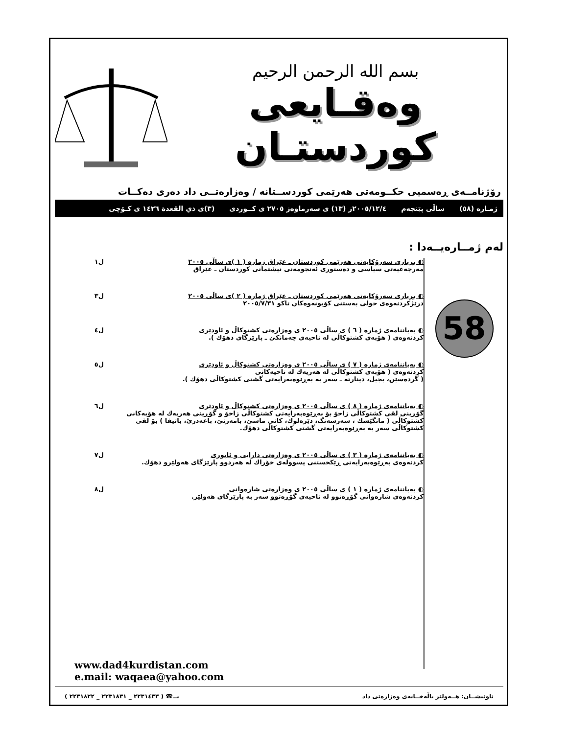بسم الله الرحمن الرحيم
وەقـايعى كوردستـان
رۆژنامــەی ڕەسمیی حكــومەتی هەرێمی كوردســتانە / وەزارەتــی داد دەری دەكــات
ژمـارە (٥٨) ساڵی پێنجەم ٢٠٠٥/١٢/٤ز (١٣) ی سەرماوەز ٢٧٠٥ ی كــوردی (٣)ی ذي القعدة ١٤٢٦ ی كـۆچی
لەم ژمــارەیــەدا :
58
◐ بڕیاری سەرۆكایەتی هەرێمی كوردستان ـ عێراق ژمارە ( ١ )ی ساڵی ٢٠٠٥
مەرجەعیەتی سیاسی و دەستوری ئەنجومەنی نیشتمانی كوردستان ـ عێراق
ل١
◐ بڕیاری سەرۆكایەتی هەرێمی كوردستان ـ عێراق ژمارە ( ٢ )ی ساڵی ٢٠٠٥
درێژكردنەوەی خولی بەستنی كۆبونەوەكان تاكو ٢٠٠٥/٧/٣١
ل٣
◐ بەیاننامەی ژمارە ( ٦ ) ی ساڵی ٢٠٠٥ ی وەزارەتی كشتوكاڵ و ئاودێری
كردنەوەی ( هۆبەی كشتوكاڵی لە ناحیەی چەمانكێ ـ پارێزگای دهۆك ).
ل٤
◐ بەیاننامەی ژمارە ( ٧ ) ی ساڵی ٢٠٠٥ ی وەزارەتی كشتوكاڵ و ئاودێری
كردنەوەی ( هۆبەی كشتوكاڵی لە هەریەك لە ناحیەكانی
( گردەسێن، بجیل، دینارتە ـ سەر بە بەڕێوەبەرایەتی گشتی كشتوكاڵی دهۆك ).
ل٥
◐ بەیاننامەی ژمارە ( ٨ ) ی ساڵی ٢٠٠٥ ی وەزارەتی كشتوكاڵ و ئاودێری
گۆڕینی لقی كشتوكاڵی زاخۆ بۆ بەڕێوەبەرایەتی كشتوكاڵی زاخۆ و گۆڕینی هەریەك لە هۆبەكانی كشتوكاڵی ( مانگێشك ، سەرسەنگ، دێرەلوك، كانی ماسێ، بامەرنێ، باعەدرێ، باتیفا ) بۆ لقی كشتوكاڵی سەر بە بەڕێوەبەرایەتی گشتی كشتوكاڵی دهۆك.
ل٦
◐ بەیاننامەی ژمارە ( ٣ ) ی ساڵی ٢٠٠٥ ی وەزارەتی دارایی و ئابوری
كردنەوەی بەڕێوەبەرایەتی ڕێكخستنی پسوولەی خۆراك لە هەردوو پارێزگای هەولێرو دهۆك.
ل٧
◐ بەیاننامەی ژمارە ( ١ ) ی ساڵی ٢٠٠٥ ی وەزارەتی شارەوانی
كردنەوەی شارەوانی گۆڕەتوو لە ناحیەی گۆڕەتوو سەر بە پارێزگای هەولێر.
ل٨
www.dad4kurdistan.com
e.mail: waqaea@yahoo.com
ناونیشــان: هــەولێر باڵەخــانەی وەزارەتی داد بــ☎ ( ٢٢٣١٤٣٣ _ ٢٢٣١٨٣١ _ ٢٢٣١٨٢٢ )